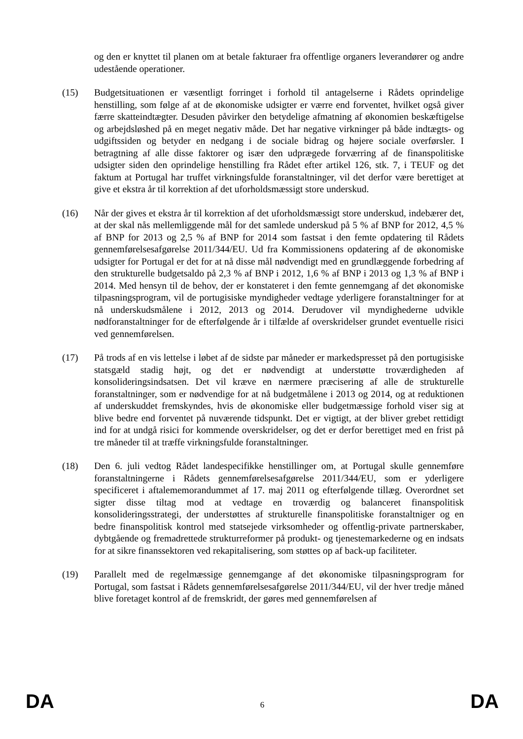og den er knyttet til planen om at betale fakturaer fra offentlige organers leverandører og andre udestående operationer.
(15) Budgetsituationen er væsentligt forringet i forhold til antagelserne i Rådets oprindelige henstilling, som følge af at de økonomiske udsigter er værre end forventet, hvilket også giver færre skatteindtægter. Desuden påvirker den betydelige afmatning af økonomien beskæftigelse og arbejdsløshed på en meget negativ måde. Det har negative virkninger på både indtægts- og udgiftssiden og betyder en nedgang i de sociale bidrag og højere sociale overførsler. I betragtning af alle disse faktorer og især den udprægede forværring af de finanspolitiske udsigter siden den oprindelige henstilling fra Rådet efter artikel 126, stk. 7, i TEUF og det faktum at Portugal har truffet virkningsfulde foranstaltninger, vil det derfor være berettiget at give et ekstra år til korrektion af det uforholdsmæssigt store underskud.
(16) Når der gives et ekstra år til korrektion af det uforholdsmæssigt store underskud, indebærer det, at der skal nås mellemliggende mål for det samlede underskud på 5 % af BNP for 2012, 4,5 % af BNP for 2013 og 2,5 % af BNP for 2014 som fastsat i den femte opdatering til Rådets gennemførelsesafgørelse 2011/344/EU. Ud fra Kommissionens opdatering af de økonomiske udsigter for Portugal er det for at nå disse mål nødvendigt med en grundlæggende forbedring af den strukturelle budgetsaldo på 2,3 % af BNP i 2012, 1,6 % af BNP i 2013 og 1,3 % af BNP i 2014. Med hensyn til de behov, der er konstateret i den femte gennemgang af det økonomiske tilpasningsprogram, vil de portugisiske myndigheder vedtage yderligere foranstaltninger for at nå underskudsmålene i 2012, 2013 og 2014. Derudover vil myndighederne udvikle nødforanstaltninger for de efterfølgende år i tilfælde af overskridelser grundet eventuelle risici ved gennemførelsen.
(17) På trods af en vis lettelse i løbet af de sidste par måneder er markedspresset på den portugisiske statsgæld stadig højt, og det er nødvendigt at understøtte troværdigheden af konsolideringsindsatsen. Det vil kræve en nærmere præcisering af alle de strukturelle foranstaltninger, som er nødvendige for at nå budgetmålene i 2013 og 2014, og at reduktionen af underskuddet fremskyndes, hvis de økonomiske eller budgetmæssige forhold viser sig at blive bedre end forventet på nuværende tidspunkt. Det er vigtigt, at der bliver grebet rettidigt ind for at undgå risici for kommende overskridelser, og det er derfor berettiget med en frist på tre måneder til at træffe virkningsfulde foranstaltninger.
(18) Den 6. juli vedtog Rådet landespecifikke henstillinger om, at Portugal skulle gennemføre foranstaltningerne i Rådets gennemførelsesafgørelse 2011/344/EU, som er yderligere specificeret i aftalememorandummet af 17. maj 2011 og efterfølgende tillæg. Overordnet set sigter disse tiltag mod at vedtage en troværdig og balanceret finanspolitisk konsolideringsstrategi, der understøttes af strukturelle finanspolitiske foranstaltniger og en bedre finanspolitisk kontrol med statsejede virksomheder og offentlig-private partnerskaber, dybtgående og fremadrettede strukturreformer på produkt- og tjenestemarkederne og en indsats for at sikre finanssektoren ved rekapitalisering, som støttes op af back-up faciliteter.
(19) Parallelt med de regelmæssige gennemgange af det økonomiske tilpasningsprogram for Portugal, som fastsat i Rådets gennemførelsesafgørelse 2011/344/EU, vil der hver tredje måned blive foretaget kontrol af de fremskridt, der gøres med gennemførelsen af
DA 6 DA